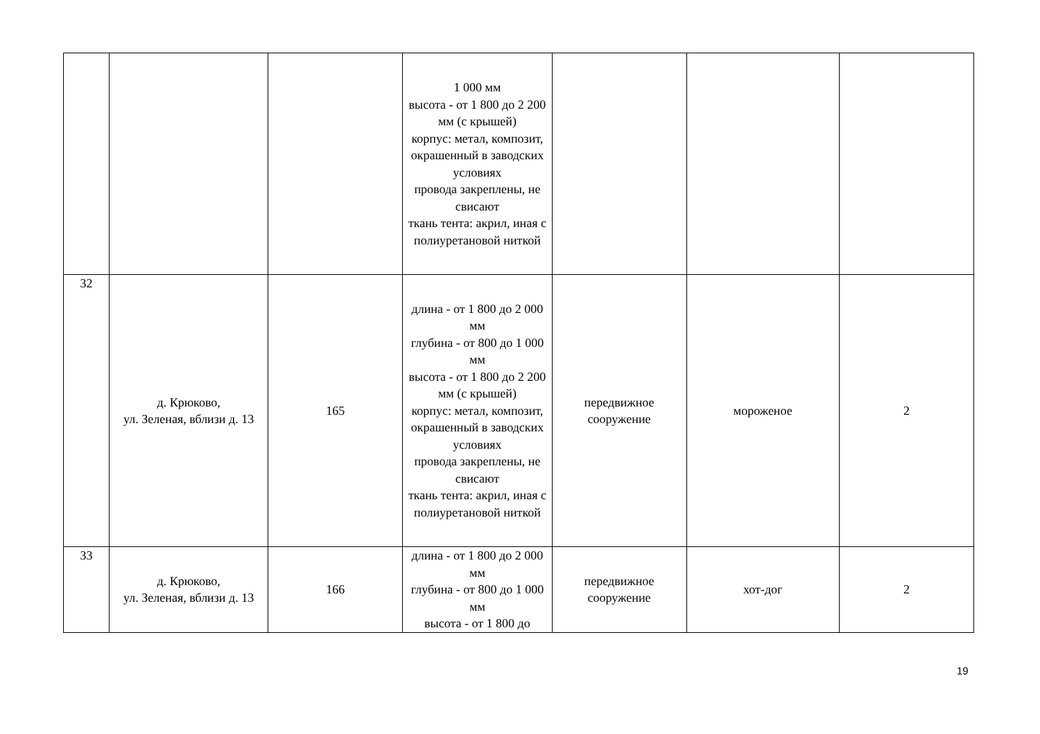| | | | 1 000 мм высота - от 1 800 до 2 200 мм (с крышей) корпус: метал, композит, окрашенный в заводских условиях провода закреплены, не свисают ткань тента: акрил, иная с полиуретановой ниткой | | | |
| 32 | д. Крюково, ул. Зеленая, вблизи д. 13 | 165 | длина - от 1 800 до 2 000 мм глубина - от 800 до 1 000 мм высота - от 1 800 до 2 200 мм (с крышей) корпус: метал, композит, окрашенный в заводских условиях провода закреплены, не свисают ткань тента: акрил, иная с полиуретановой ниткой | передвижное сооружение | мороженое | 2 |
| 33 | д. Крюково, ул. Зеленая, вблизи д. 13 | 166 | длина - от 1 800 до 2 000 мм глубина - от 800 до 1 000 мм высота - от 1 800 до | передвижное сооружение | хот-дог | 2 |
19